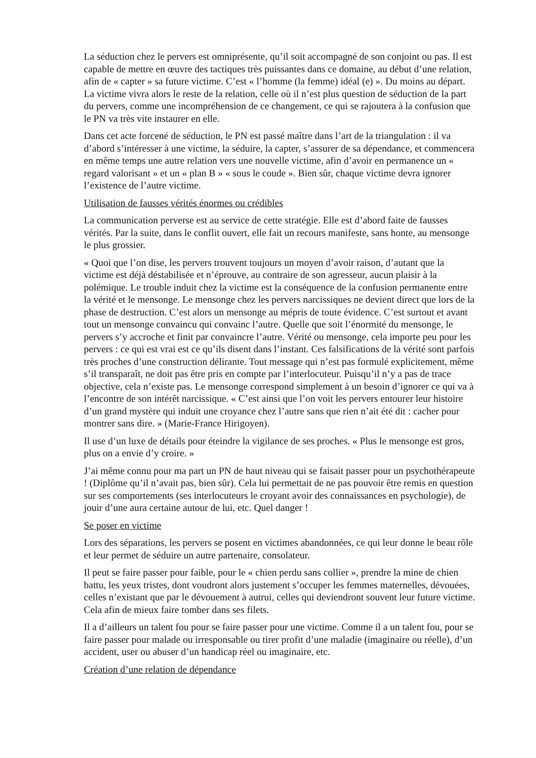La séduction chez le pervers est omniprésente, qu’il soit accompagné de son conjoint ou pas. Il est capable de mettre en œuvre des tactiques très puissantes dans ce domaine, au début d’une relation, afin de « capter » sa future victime. C’est « l’homme (la femme) idéal (e) ». Du moins au départ. La victime vivra alors le reste de la relation, celle où il n’est plus question de séduction de la part du pervers, comme une incompréhension de ce changement, ce qui se rajoutera à la confusion que le PN va très vite instaurer en elle.
Dans cet acte forcené de séduction, le PN est passé maître dans l’art de la triangulation : il va d’abord s’intéresser à une victime, la séduire, la capter, s’assurer de sa dépendance, et commencera en même temps une autre relation vers une nouvelle victime, afin d’avoir en permanence un « regard valorisant » et un « plan B » « sous le coude ». Bien sûr, chaque victime devra ignorer l’existence de l’autre victime.
Utilisation de fausses vérités énormes ou crédibles
La communication perverse est au service de cette stratégie. Elle est d’abord faite de fausses vérités. Par la suite, dans le conflit ouvert, elle fait un recours manifeste, sans honte, au mensonge le plus grossier.
« Quoi que l’on dise, les pervers trouvent toujours un moyen d’avoir raison, d’autant que la victime est déjà déstabilisée et n’éprouve, au contraire de son agresseur, aucun plaisir à la polémique. Le trouble induit chez la victime est la conséquence de la confusion permanente entre la vérité et le mensonge. Le mensonge chez les pervers narcissiques ne devient direct que lors de la phase de destruction. C’est alors un mensonge au mépris de toute évidence. C’est surtout et avant tout un mensonge convaincu qui convainc l’autre. Quelle que soit l’énormité du mensonge, le pervers s’y accroche et finit par convaincre l’autre. Vérité ou mensonge, cela importe peu pour les pervers : ce qui est vrai est ce qu’ils disent dans l’instant. Ces falsifications de la vérité sont parfois très proches d’une construction délirante. Tout message qui n’est pas formulé explicitement, même s’il transparaît, ne doit pas être pris en compte par l’interlocuteur. Puisqu’il n’y a pas de trace objective, cela n’existe pas. Le mensonge correspond simplement à un besoin d’ignorer ce qui va à l’encontre de son intérêt narcissique. « C’est ainsi que l’on voit les pervers entourer leur histoire d’un grand mystère qui induit une croyance chez l’autre sans que rien n’ait été dit : cacher pour montrer sans dire. » (Marie-France Hirigoyen).
Il use d’un luxe de détails pour éteindre la vigilance de ses proches. « Plus le mensonge est gros, plus on a envie d’y croire. »
J’ai même connu pour ma part un PN de haut niveau qui se faisait passer pour un psychothérapeute ! (Diplôme qu’il n’avait pas, bien sûr). Cela lui permettait de ne pas pouvoir être remis en question sur ses comportements (ses interlocuteurs le croyant avoir des connaissances en psychologie), de jouir d’une aura certaine autour de lui, etc. Quel danger !
Se poser en victime
Lors des séparations, les pervers se posent en victimes abandonnées, ce qui leur donne le beau rôle et leur permet de séduire un autre partenaire, consolateur.
Il peut se faire passer pour faible, pour le « chien perdu sans collier », prendre la mine de chien battu, les yeux tristes, dont voudront alors justement s’occuper les femmes maternelles, dévouées, celles n’existant que par le dévouement à autrui, celles qui deviendront souvent leur future victime. Cela afin de mieux faire tomber dans ses filets.
Il a d’ailleurs un talent fou pour se faire passer pour une victime. Comme il a un talent fou, pour se faire passer pour malade ou irresponsable ou tirer profit d’une maladie (imaginaire ou réelle), d’un accident, user ou abuser d’un handicap réel ou imaginaire, etc.
Création d’une relation de dépendance